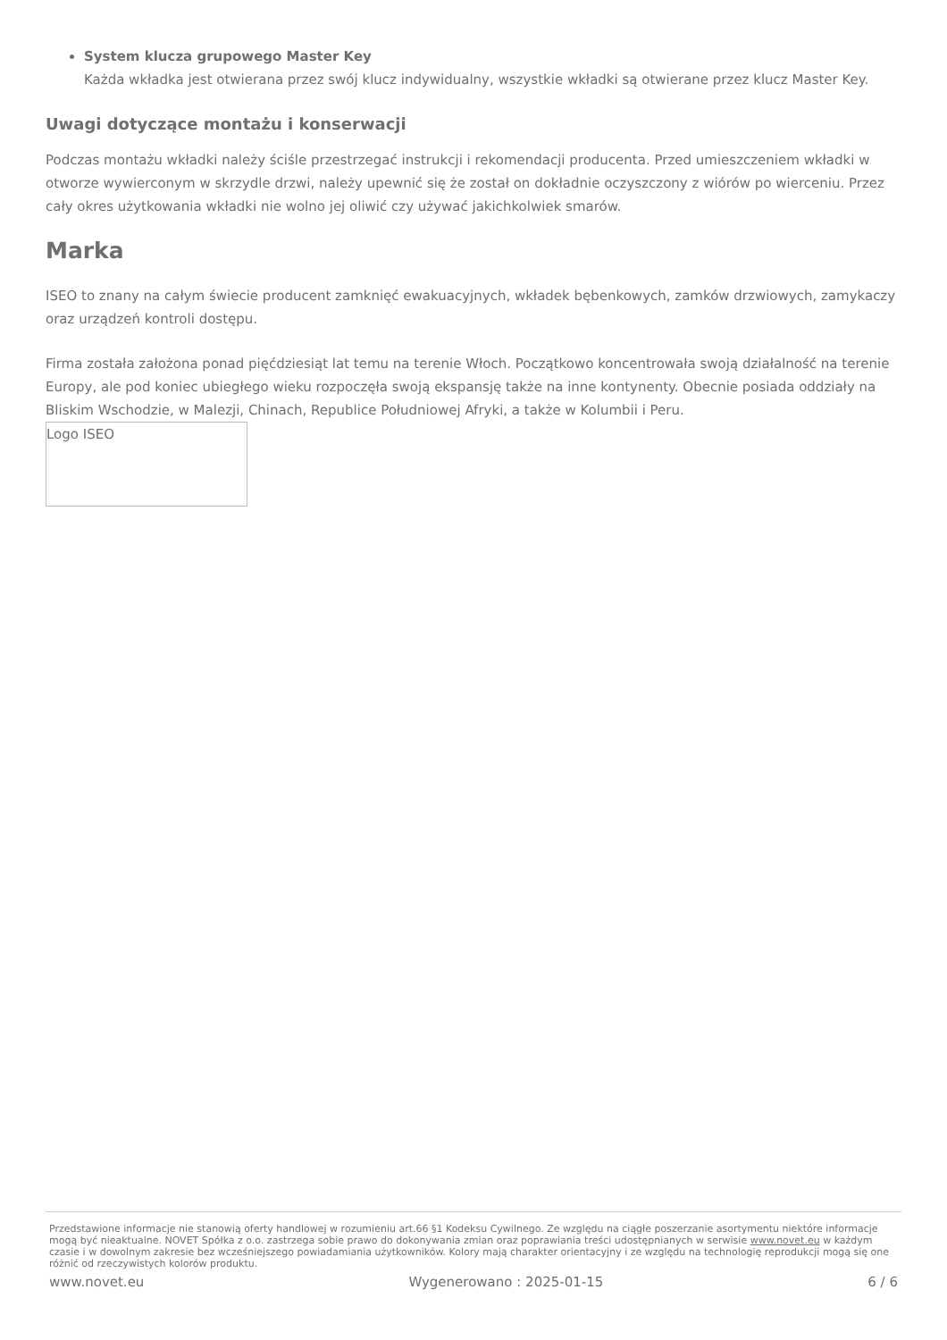System klucza grupowego Master Key
Każda wkładka jest otwierana przez swój klucz indywidualny, wszystkie wkładki są otwierane przez klucz Master Key.
Uwagi dotyczące montażu i konserwacji
Podczas montażu wkładki należy ściśle przestrzegać instrukcji i rekomendacji producenta. Przed umieszczeniem wkładki w otworze wywierconym w skrzydle drzwi, należy upewnić się że został on dokładnie oczyszczony z wiórów po wierceniu. Przez cały okres użytkowania wkładki nie wolno jej oliwić czy używać jakichkolwiek smarów.
Marka
ISEO to znany na całym świecie producent zamknięć ewakuacyjnych, wkładek bębenkowych, zamków drzwiowych, zamykaczy oraz urządzeń kontroli dostępu.
Firma została założona ponad pięćdziesiąt lat temu na terenie Włoch. Początkowo koncentrowała swoją działalność na terenie Europy, ale pod koniec ubiegłego wieku rozpoczęła swoją ekspansję także na inne kontynenty. Obecnie posiada oddziały na Bliskim Wschodzie, w Malezji, Chinach, Republice Południowej Afryki, a także w Kolumbii i Peru.
Logo ISEO
Przedstawione informacje nie stanowią oferty handlowej w rozumieniu art.66 §1 Kodeksu Cywilnego. Ze względu na ciągłe poszerzanie asortymentu niektóre informacje mogą być nieaktualne. NOVET Spółka z o.o. zastrzega sobie prawo do dokonywania zmian oraz poprawiania treści udostępnianych w serwisie www.novet.eu w każdym czasie i w dowolnym zakresie bez wcześniejszego powiadamiania użytkowników. Kolory mają charakter orientacyjny i ze względu na technologię reprodukcji mogą się one różnić od rzeczywistych kolorów produktu.
www.novet.eu Wygenerowano : 2025-01-15 6 / 6